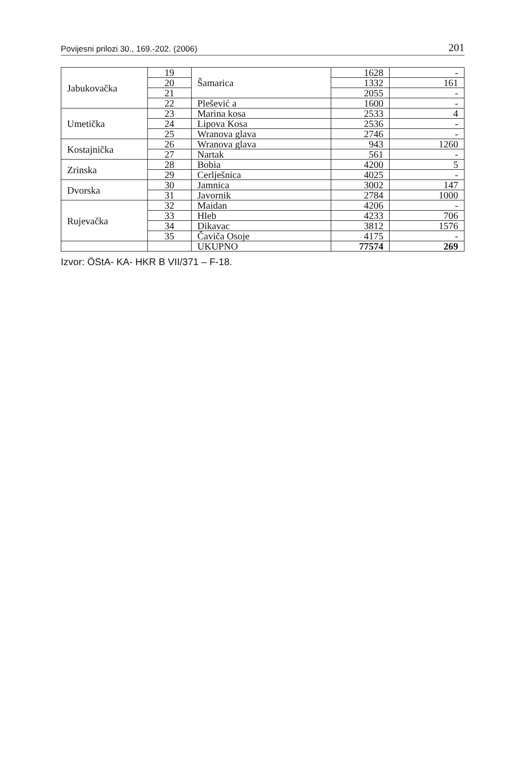Povijesni prilozi 30., 169.-202. (2006) 201
| Jabukovačka | 19 | Šamarica | 1628 | - |
| | 20 | | 1332 | 161 |
| | 21 | | 2055 | - |
| | 22 | Plešević a | 1600 | - |
| Umetička | 23 | Marina kosa | 2533 | 4 |
| | 24 | Lipova Kosa | 2536 | - |
| | 25 | Wranova glava | 2746 | - |
| Kostajnička | 26 | Wranova glava | 943 | 1260 |
| | 27 | Nartak | 561 | - |
| Zrinska | 28 | Bobia | 4200 | 5 |
| | 29 | Cerlješnica | 4025 | - |
| Dvorska | 30 | Jamnica | 3002 | 147 |
| | 31 | Javornik | 2784 | 1000 |
| Rujevačka | 32 | Maidan | 4206 | - |
| | 33 | Hleb | 4233 | 706 |
| | 34 | Dikavac | 3812 | 1576 |
| | 35 | Čaviča Osoje | 4175 | - |
| | | UKUPNO | 77574 | 269 |
Izvor: ÖStA- KA- HKR B VII/371 – F-18.